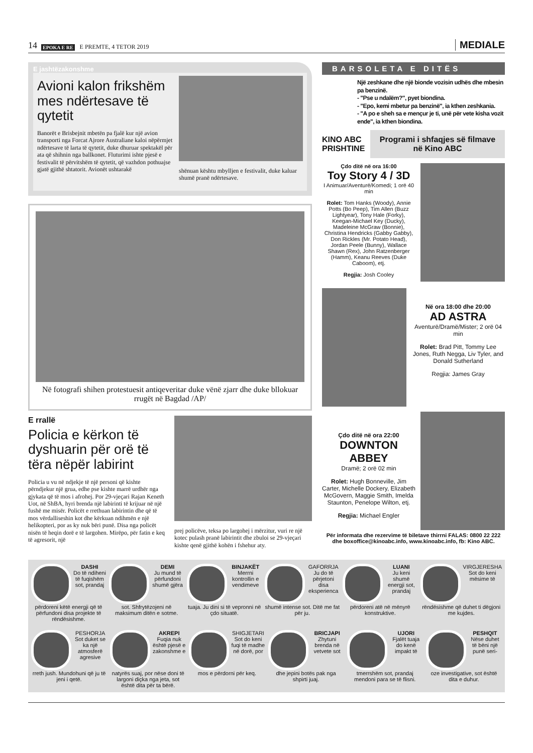14 EPOKA E RE E PREMTE, 4 TETOR 2019 MEDIALE
E jashtëzakonshme
Avioni kalon frikshëm mes ndërtesave të qytetit
Banorët e Brisbejnit mbetën pa fjalë kur një avion transporti nga Forcat Ajrore Australiane kaloi nëpërmjet ndërtesave të larta të qytetit, duke dhuruar spektakël për ata që shihnin nga ballkonet. Fluturimi ishte pjesë e festivalit të përvitshëm të qytetit, që vazhdon pothuajse gjatë gjithë shtatorit. Avionët ushtarakë
shënuan kështu mbylljen e festivalit, duke kaluar shumë pranë ndërtesave.
Në fotografi shihen protestuesit antiqeveritar duke vënë zjarr dhe duke bllokuar rrugët në Bagdad /AP/
E rrallë
Policia e kërkon të dyshuarin për orë të tëra nëpër labirint
Policia u vu në ndjekje të një personi që kishte përndjekur një grua, edhe pse kishte marrë urdhër nga gjykata që të mos i afrohej. Por 29-vjeçari Rajan Keneth Uot, në ShBA, hyri brenda një labirinti të krijuar në një fushë me misër. Policët e rrethuan labirintin dhe që të mos vërdalliseshin kot dhe kërkuan ndihmën e një helikopteri, por as ky nuk bëri punë. Disa nga policët nisën të heqin dorë e të largohen. Mirëpo, për fatin e keq të agresorit, një
prej policëve, teksa po largohej i mërzitur, vuri re një kotec pulash pranë labirintit dhe zbuloi se 29-vjeçari kishte qenë gjithë kohën i fshehur aty.
BARSOLETA E DITËS
Një zeshkane dhe një bionde vozisin udhës dhe mbesin pa benzinë.
- "Pse u ndalëm?", pyet biondina.
- "Epo, kemi mbetur pa benzinë", ia kthen zeshkania.
- "A po e sheh sa e mençur je ti, unë për vete kisha vozit ende", ia kthen biondina.
KINO ABC PRISHTINE
Programi i shfaqjes së filmave në Kino ABC
Çdo ditë në ora 16:00
Toy Story 4 / 3D
I Animuar/Aventurë/Komedi; 1 orë 40 min
Rolet: Tom Hanks (Woody), Annie Potts (Bo Peep), Tim Allen (Buzz Lightyear), Tony Hale (Forky), Keegan-Michael Key (Ducky), Madeleine McGraw (Bonnie), Christina Hendricks (Gabby Gabby), Don Rickles (Mr. Potato Head), Jordan Peele (Bunny), Wallace Shawn (Rex), John Ratzenberger (Hamm), Keanu Reeves (Duke Caboom), etj.
Regjia: Josh Cooley
Në ora 18:00 dhe 20:00
AD ASTRA
Aventurë/Dramë/Mister; 2 orë 04 min
Rolet: Brad Pitt, Tommy Lee Jones, Ruth Negga, Liv Tyler, and Donald Sutherland
Regjia: James Gray
Çdo ditë në ora 22:00
DOWNTON ABBEY
Dramë; 2 orë 02 min
Rolet: Hugh Bonneville, Jim Carter, Michelle Dockery, Elizabeth McGovern, Maggie Smith, Imelda Staunton, Penelope Wilton, etj.
Regjia: Michael Engler
Për informata dhe rezervime të biletave thirrni FALAS: 0800 22 222 dhe boxoffice@kinoabc.info, www.kinoabc.info, fb: Kino ABC.
DASHI
Do të ndiheni të fuqishëm sot, prandaj
përdoreni këtë energji që të përfundoni disa projekte të rëndësishme.
DEMI
Ju mund të përfundoni shumë gjëra
sot. Shfrytëzojeni në maksimum ditën e sotme.
BINJAKËT
Merrni kontrollin e vendimeve
tuaja. Ju dini si të vepronni në çdo situatë.
GAFORRJA
Ju do të përjetoni disa eksperienca
shumë intense sot. Ditë me fat për ju.
LUANI
Ju keni shumë energji sot, prandaj
përdoreni atë në mënyrë konstruktive.
VIRGJERESHA
Sot do keni mësime të
rëndësishme që duhet ti dëgjoni me kujdes.
PESHORJA
Sot duket se ka një atmosferë agresive
rreth jush. Mundohuni që ju të jeni i qetë.
AKREPI
Fuqia nuk është pjesë e zakonshme e
natyrës suaj, por nëse doni të largoni diçka nga jeta, sot është dita për ta bërë.
SHIGJETARI
Sot do keni fuqi të madhe në dorë, por
mos e përdorni për keq.
BRICJAPI
Zhytuni brenda në vetvete sot
dhe jepini botës pak nga shpirti juaj.
UJORI
Fjalët tuaja do kenë impakt të
tmerrshëm sot, prandaj mendoni para se të flisni.
PESHQIT
Nëse duhet të bëni një punë seri-
oze investigative, sot është dita e duhur.